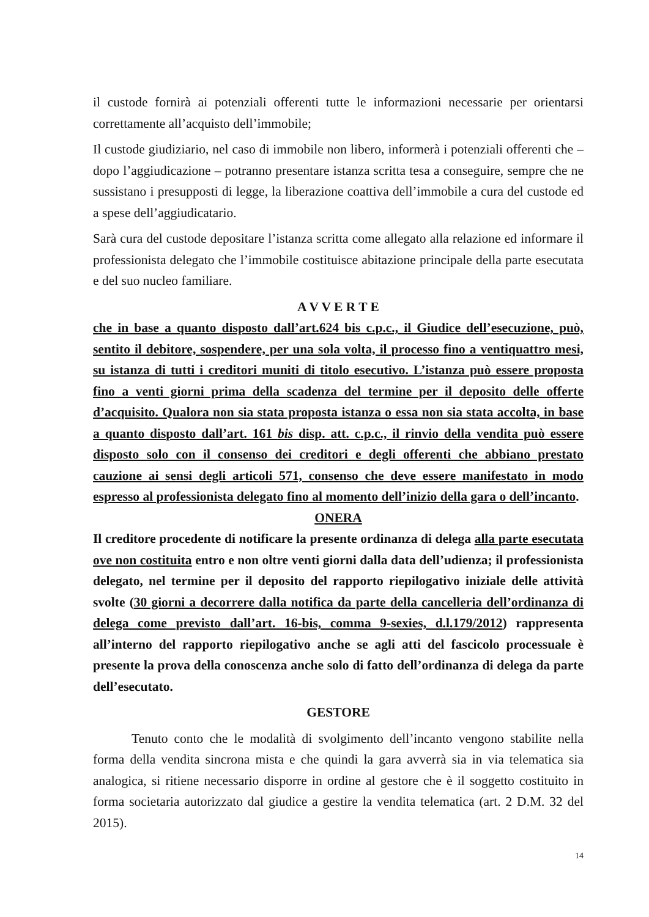il custode fornirà ai potenziali offerenti tutte le informazioni necessarie per orientarsi correttamente all’acquisto dell’immobile;
Il custode giudiziario, nel caso di immobile non libero, informerà i potenziali offerenti che – dopo l’aggiudicazione – potranno presentare istanza scritta tesa a conseguire, sempre che ne sussistano i presupposti di legge, la liberazione coattiva dell’immobile a cura del custode ed a spese dell’aggiudicatario.
Sarà cura del custode depositare l’istanza scritta come allegato alla relazione ed informare il professionista delegato che l’immobile costituisce abitazione principale della parte esecutata e del suo nucleo familiare.
A V V E R T E
che in base a quanto disposto dall’art.624 bis c.p.c., il Giudice dell’esecuzione, può, sentito il debitore, sospendere, per una sola volta, il processo fino a ventiquattro mesi, su istanza di tutti i creditori muniti di titolo esecutivo. L’istanza può essere proposta fino a venti giorni prima della scadenza del termine per il deposito delle offerte d’acquisito. Qualora non sia stata proposta istanza o essa non sia stata accolta, in base a quanto disposto dall’art. 161 bis disp. att. c.p.c., il rinvio della vendita può essere disposto solo con il consenso dei creditori e degli offerenti che abbiano prestato cauzione ai sensi degli articoli 571, consenso che deve essere manifestato in modo espresso al professionista delegato fino al momento dell’inizio della gara o dell’incanto.
ONERA
Il creditore procedente di notificare la presente ordinanza di delega alla parte esecutata ove non costituita entro e non oltre venti giorni dalla data dell’udienza; il professionista delegato, nel termine per il deposito del rapporto riepilogativo iniziale delle attività svolte (30 giorni a decorrere dalla notifica da parte della cancelleria dell’ordinanza di delega come previsto dall’art. 16-bis, comma 9-sexies, d.l.179/2012) rappresenta all’interno del rapporto riepilogativo anche se agli atti del fascicolo processuale è presente la prova della conoscenza anche solo di fatto dell’ordinanza di delega da parte dell’esecutato.
GESTORE
Tenuto conto che le modalità di svolgimento dell’incanto vengono stabilite nella forma della vendita sincrona mista e che quindi la gara avverrà sia in via telematica sia analogica, si ritiene necessario disporre in ordine al gestore che è il soggetto costituito in forma societaria autorizzato dal giudice a gestire la vendita telematica (art. 2 D.M. 32 del 2015).
14